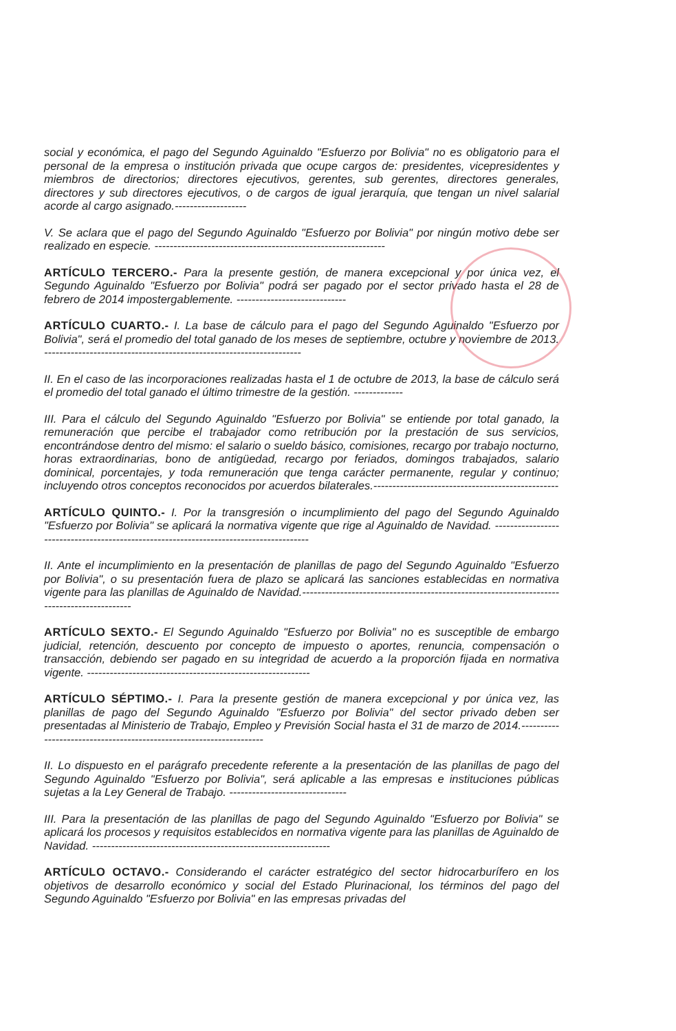social y económica, el pago del Segundo Aguinaldo "Esfuerzo por Bolivia" no es obligatorio para el personal de la empresa o institución privada que ocupe cargos de: presidentes, vicepresidentes y miembros de directorios; directores ejecutivos, gerentes, sub gerentes, directores generales, directores y sub directores ejecutivos, o de cargos de igual jerarquía, que tengan un nivel salarial acorde al cargo asignado.-------------------
V. Se aclara que el pago del Segundo Aguinaldo "Esfuerzo por Bolivia" por ningún motivo debe ser realizado en especie. -------------------------------------------------------------
ARTÍCULO TERCERO.- Para la presente gestión, de manera excepcional y por única vez, el Segundo Aguinaldo "Esfuerzo por Bolivia" podrá ser pagado por el sector privado hasta el 28 de febrero de 2014 impostergablemente. -----------------------------
ARTÍCULO CUARTO.- I. La base de cálculo para el pago del Segundo Aguinaldo "Esfuerzo por Bolivia", será el promedio del total ganado de los meses de septiembre, octubre y noviembre de 2013. --------------------------------------------------------------------
II. En el caso de las incorporaciones realizadas hasta el 1 de octubre de 2013, la base de cálculo será el promedio del total ganado el último trimestre de la gestión. -------------
III. Para el cálculo del Segundo Aguinaldo "Esfuerzo por Bolivia" se entiende por total ganado, la remuneración que percibe el trabajador como retribución por la prestación de sus servicios, encontrándose dentro del mismo: el salario o sueldo básico, comisiones, recargo por trabajo nocturno, horas extraordinarias, bono de antigüedad, recargo por feriados, domingos trabajados, salario dominical, porcentajes, y toda remuneración que tenga carácter permanente, regular y continuo; incluyendo otros conceptos reconocidos por acuerdos bilaterales.-------------------------------------------------
ARTÍCULO QUINTO.- I. Por la transgresión o incumplimiento del pago del Segundo Aguinaldo "Esfuerzo por Bolivia" se aplicará la normativa vigente que rige al Aguinaldo de Navidad. ---------------------------------------------------------------------------------------
II. Ante el incumplimiento en la presentación de planillas de pago del Segundo Aguinaldo "Esfuerzo por Bolivia", o su presentación fuera de plazo se aplicará las sanciones establecidas en normativa vigente para las planillas de Aguinaldo de Navidad.-------------------------------------------------------------------------------------------
ARTÍCULO SEXTO.- El Segundo Aguinaldo "Esfuerzo por Bolivia" no es susceptible de embargo judicial, retención, descuento por concepto de impuesto o aportes, renuncia, compensación o transacción, debiendo ser pagado en su integridad de acuerdo a la proporción fijada en normativa vigente. -----------------------------------------------------------
ARTÍCULO SÉPTIMO.- I. Para la presente gestión de manera excepcional y por única vez, las planillas de pago del Segundo Aguinaldo "Esfuerzo por Bolivia" del sector privado deben ser presentadas al Ministerio de Trabajo, Empleo y Previsión Social hasta el 31 de marzo de 2014.--------------------------------------------------------------------
II. Lo dispuesto en el parágrafo precedente referente a la presentación de las planillas de pago del Segundo Aguinaldo "Esfuerzo por Bolivia", será aplicable a las empresas e instituciones públicas sujetas a la Ley General de Trabajo. -------------------------------
III. Para la presentación de las planillas de pago del Segundo Aguinaldo "Esfuerzo por Bolivia" se aplicará los procesos y requisitos establecidos en normativa vigente para las planillas de Aguinaldo de Navidad. ---------------------------------------------------------------
ARTÍCULO OCTAVO.- Considerando el carácter estratégico del sector hidrocarburífero en los objetivos de desarrollo económico y social del Estado Plurinacional, los términos del pago del Segundo Aguinaldo "Esfuerzo por Bolivia" en las empresas privadas del